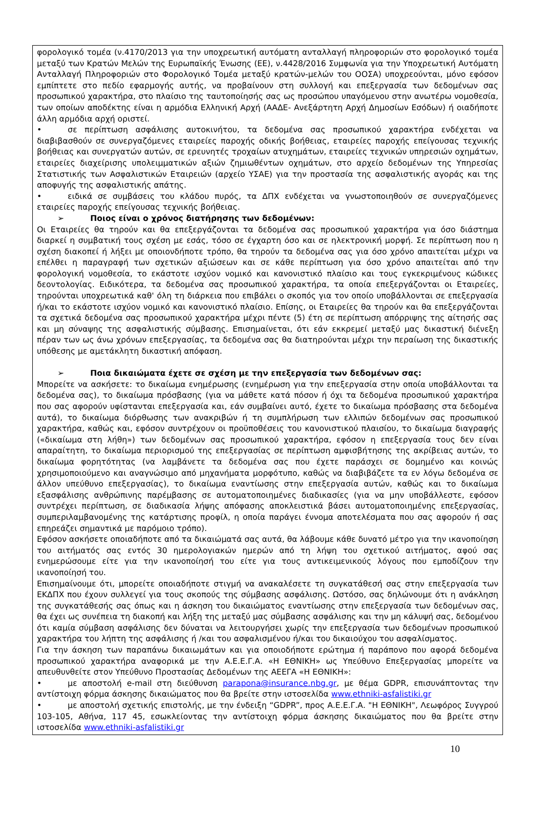φορολογικό τομέα (ν.4170/2013 για την υποχρεωτική αυτόματη ανταλλαγή πληροφοριών στο φορολογικό τομέα μεταξύ των Κρατών Μελών της Ευρωπαϊκής Ένωσης (ΕΕ), ν.4428/2016 Συμφωνία για την Υποχρεωτική Αυτόματη Ανταλλαγή Πληροφοριών στο Φορολογικό Τομέα μεταξύ κρατών-μελών του ΟΟΣΑ) υποχρεούνται, μόνο εφόσον εμπίπτετε στο πεδίο εφαρμογής αυτής, να προβαίνουν στη συλλογή και επεξεργασία των δεδομένων σας προσωπικού χαρακτήρα, στο πλαίσιο της ταυτοποίησής σας ως προσώπου υπαγόμενου στην ανωτέρω νομοθεσία, των οποίων αποδέκτης είναι η αρμόδια Ελληνική Αρχή (ΑΑΔΕ- Ανεξάρτητη Αρχή Δημοσίων Εσόδων) ή οιαδήποτε άλλη αρμόδια αρχή οριστεί.
• σε περίπτωση ασφάλισης αυτοκινήτου, τα δεδομένα σας προσωπικού χαρακτήρα ενδέχεται να διαβιβασθούν σε συνεργαζόμενες εταιρείες παροχής οδικής βοήθειας, εταιρείες παροχής επείγουσας τεχνικής βοήθειας και συνεργατών αυτών, σε ερευνητές τροχαίων ατυχημάτων, εταιρείες τεχνικών υπηρεσιών οχημάτων, εταιρείες διαχείρισης υπολειμματικών αξιών ζημιωθέντων οχημάτων, στο αρχείο δεδομένων της Υπηρεσίας Στατιστικής των Ασφαλιστικών Εταιρειών (αρχείο ΥΣΑΕ) για την προστασία της ασφαλιστικής αγοράς και της αποφυγής της ασφαλιστικής απάτης.
• ειδικά σε συμβάσεις του κλάδου πυρός, τα ΔΠΧ ενδέχεται να γνωστοποιηθούν σε συνεργαζόμενες εταιρείες παροχής επείγουσας τεχνικής βοήθειας.
➢ Ποιος είναι ο χρόνος διατήρησης των δεδομένων:
Οι Εταιρείες θα τηρούν και θα επεξεργάζονται τα δεδομένα σας προσωπικού χαρακτήρα για όσο διάστημα διαρκεί η συμβατική τους σχέση με εσάς, τόσο σε έγχαρτη όσο και σε ηλεκτρονική μορφή. Σε περίπτωση που η σχέση διακοπεί ή λήξει με οποιονδήποτε τρόπο, θα τηρούν τα δεδομένα σας για όσο χρόνο απαιτείται μέχρι να επέλθει η παραγραφή των σχετικών αξιώσεων και σε κάθε περίπτωση για όσο χρόνο απαιτείται από την φορολογική νομοθεσία, το εκάστοτε ισχύον νομικό και κανονιστικό πλαίσιο και τους εγκεκριμένους κώδικες δεοντολογίας. Ειδικότερα, τα δεδομένα σας προσωπικού χαρακτήρα, τα οποία επεξεργάζονται οι Εταιρείες, τηρούνται υποχρεωτικά καθ' όλη τη διάρκεια που επιβάλει ο σκοπός για τον οποίο υποβάλλονται σε επεξεργασία ή/και το εκάστοτε ισχύον νομικό και κανονιστικό πλαίσιο. Επίσης, οι Εταιρείες θα τηρούν και θα επεξεργάζονται τα σχετικά δεδομένα σας προσωπικού χαρακτήρα μέχρι πέντε (5) έτη σε περίπτωση απόρριψης της αίτησής σας και μη σύναψης της ασφαλιστικής σύμβασης. Επισημαίνεται, ότι εάν εκκρεμεί μεταξύ μας δικαστική διένεξη πέραν των ως άνω χρόνων επεξεργασίας, τα δεδομένα σας θα διατηρούνται μέχρι την περαίωση της δικαστικής υπόθεσης με αμετάκλητη δικαστική απόφαση.
➢ Ποια δικαιώματα έχετε σε σχέση με την επεξεργασία των δεδομένων σας:
Μπορείτε να ασκήσετε: το δικαίωμα ενημέρωσης (ενημέρωση για την επεξεργασία στην οποία υποβάλλονται τα δεδομένα σας), το δικαίωμα πρόσβασης (για να μάθετε κατά πόσον ή όχι τα δεδομένα προσωπικού χαρακτήρα που σας αφορούν υφίστανται επεξεργασία και, εάν συμβαίνει αυτό, έχετε το δικαίωμα πρόσβασης στα δεδομένα αυτά), το δικαίωμα διόρθωσης των ανακριβών ή τη συμπλήρωση των ελλιπών δεδομένων σας προσωπικού χαρακτήρα, καθώς και, εφόσον συντρέχουν οι προϋποθέσεις του κανονιστικού πλαισίου, το δικαίωμα διαγραφής («δικαίωμα στη λήθη») των δεδομένων σας προσωπικού χαρακτήρα, εφόσον η επεξεργασία τους δεν είναι απαραίτητη, το δικαίωμα περιορισμού της επεξεργασίας σε περίπτωση αμφισβήτησης της ακρίβειας αυτών, το δικαίωμα φορητότητας (να λαμβάνετε τα δεδομένα σας που έχετε παράσχει σε δομημένο και κοινώς χρησιμοποιούμενο και αναγνώσιμο από μηχανήματα μορφότυπο, καθώς να διαβιβάζετε τα εν λόγω δεδομένα σε άλλον υπεύθυνο επεξεργασίας), το δικαίωμα εναντίωσης στην επεξεργασία αυτών, καθώς και το δικαίωμα εξασφάλισης ανθρώπινης παρέμβασης σε αυτοματοποιημένες διαδικασίες (για να μην υποβάλλεστε, εφόσον συντρέχει περίπτωση, σε διαδικασία λήψης απόφασης αποκλειστικά βάσει αυτοματοποιημένης επεξεργασίας, συμπεριλαμβανομένης της κατάρτισης προφίλ, η οποία παράγει έννομα αποτελέσματα που σας αφορούν ή σας επηρεάζει σημαντικά με παρόμοιο τρόπο).
Εφόσον ασκήσετε οποιαδήποτε από τα δικαιώματά σας αυτά, θα λάβουμε κάθε δυνατό μέτρο για την ικανοποίηση του αιτήματός σας εντός 30 ημερολογιακών ημερών από τη λήψη του σχετικού αιτήματος, αφού σας ενημερώσουμε είτε για την ικανοποίησή του είτε για τους αντικειμενικούς λόγους που εμποδίζουν την ικανοποίησή του.
Επισημαίνουμε ότι, μπορείτε οποιαδήποτε στιγμή να ανακαλέσετε τη συγκατάθεσή σας στην επεξεργασία των ΕΚΔΠΧ που έχουν συλλεγεί για τους σκοπούς της σύμβασης ασφάλισης. Ωστόσο, σας δηλώνουμε ότι η ανάκληση της συγκατάθεσής σας όπως και η άσκηση του δικαιώματος εναντίωσης στην επεξεργασία των δεδομένων σας, θα έχει ως συνέπεια τη διακοπή και λήξη της μεταξύ μας σύμβασης ασφάλισης και την μη κάλυψή σας, δεδομένου ότι καμία σύμβαση ασφάλισης δεν δύναται να λειτουργήσει χωρίς την επεξεργασία των δεδομένων προσωπικού χαρακτήρα του λήπτη της ασφάλισης ή /και του ασφαλισμένου ή/και του δικαιούχου του ασφαλίσματος.
Για την άσκηση των παραπάνω δικαιωμάτων και για οποιοδήποτε ερώτημα ή παράπονο που αφορά δεδομένα προσωπικού χαρακτήρα αναφορικά με την Α.Ε.Ε.Γ.Α. «Η ΕΘΝΙΚΗ» ως Υπεύθυνο Επεξεργασίας μπορείτε να απευθυνθείτε στον Υπεύθυνο Προστασίας Δεδομένων της ΑΕΕΓΑ «Η ΕΘΝΙΚΗ»:
• με αποστολή e-mail στη διεύθυνση parapona@insurance.nbg.gr, με θέμα GDPR, επισυνάπτοντας την αντίστοιχη φόρμα άσκησης δικαιώματος που θα βρείτε στην ιστοσελίδα www.ethniki-asfalistiki.gr
• με αποστολή σχετικής επιστολής, με την ένδειξη “GDPR”, προς Α.Ε.Ε.Γ.Α. "Η ΕΘΝΙΚΗ", Λεωφόρος Συγγρού 103-105, Αθήνα, 117 45, εσωκλείοντας την αντίστοιχη φόρμα άσκησης δικαιώματος που θα βρείτε στην ιστοσελίδα www.ethniki-asfalistiki.gr
10